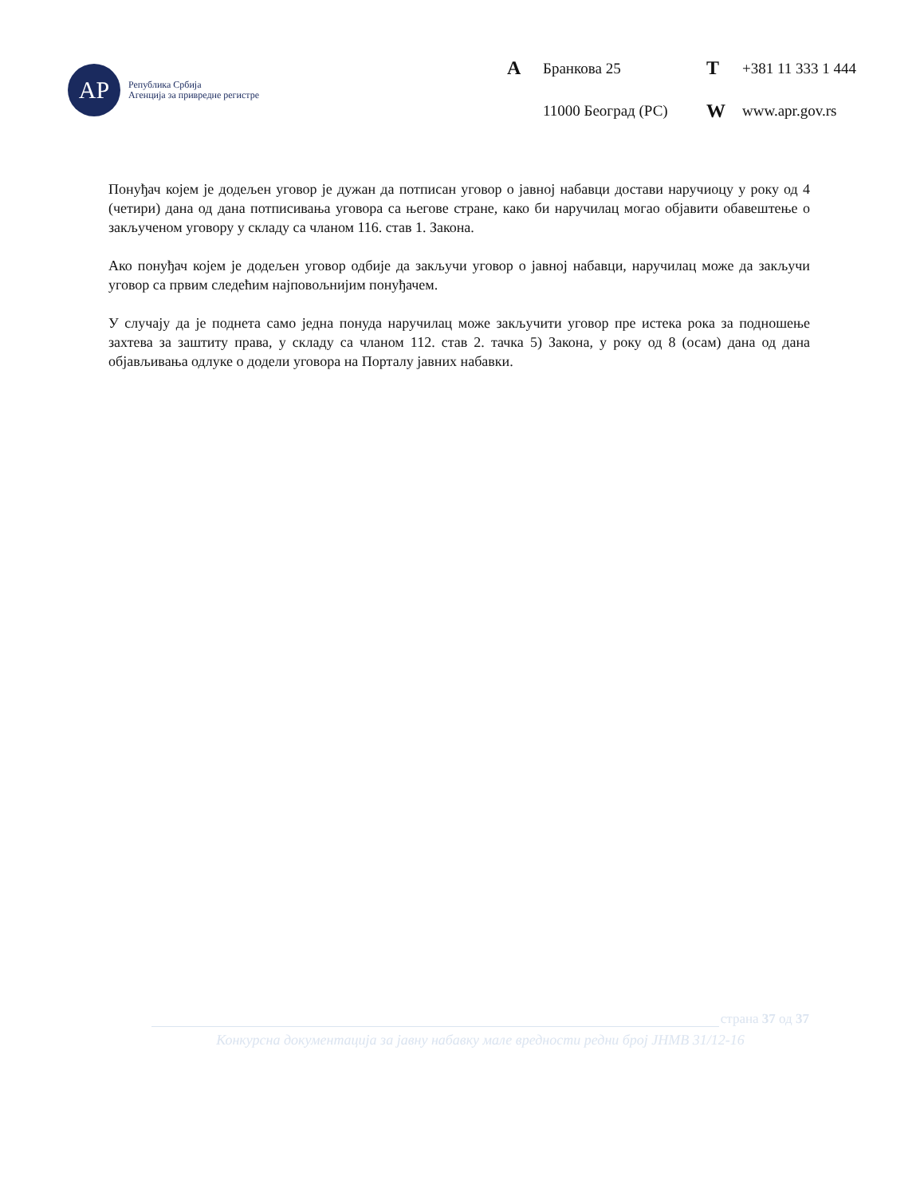АР
Република Србија
Агенција за привредне регистре
A Бранкова 25 T +381 11 333 1 444 11000 Београд (РС) W www.apr.gov.rs
Понуђач којем је додељен уговор је дужан да потписан уговор о јавној набавци достави наручиоцу у року од 4 (четири) дана од дана потписивања уговора са његове стране, како би наручилац могао објавити обавештење о закљученом уговору у складу са чланом 116. став 1. Закона.
Ако понуђач којем је додељен уговор одбије да закључи уговор о јавној набавци, наручилац може да закључи уговор са првим следећим најповољнијим понуђачем.
У случају да је поднета само једна понуда наручилац може закључити уговор пре истека рока за подношење захтева за заштиту права, у складу са чланом 112. став 2. тачка 5) Закона, у року од 8 (осам) дана од дана објављивања одлуке о додели уговора на Порталу јавних набавки.
страна 37 од 37
Конкурсна документација за јавну набавку мале вредности редни број ЈНМВ 31/12-16